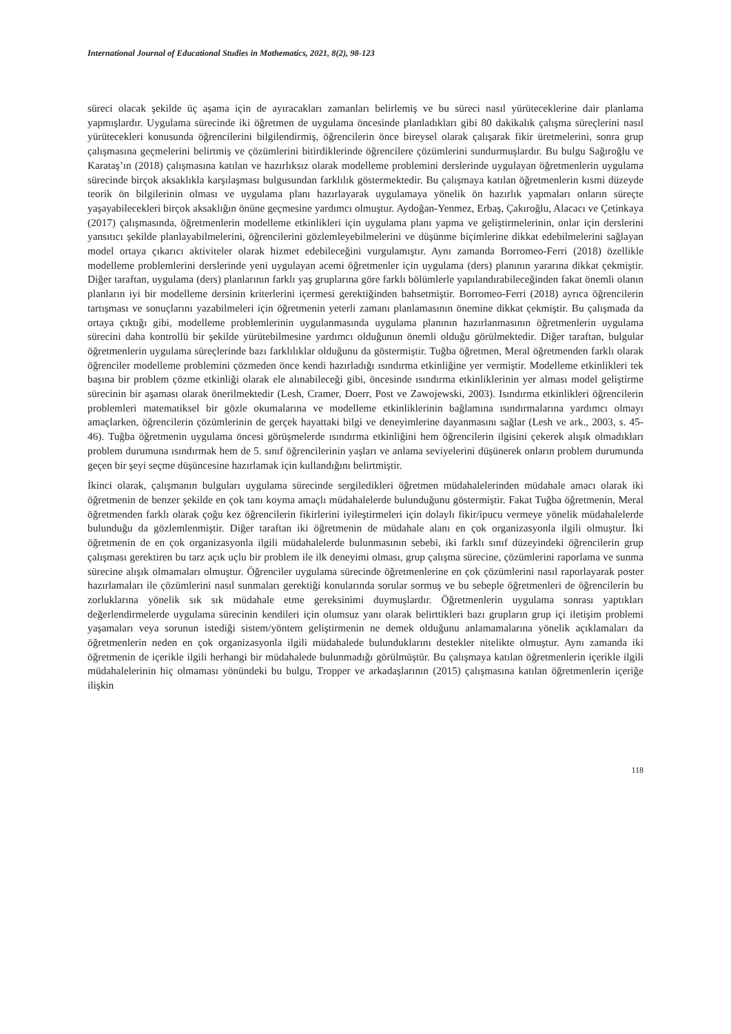International Journal of Educational Studies in Mathematics, 2021, 8(2), 98-123
süreci olacak şekilde üç aşama için de ayıracakları zamanları belirlemiş ve bu süreci nasıl yürüteceklerine dair planlama yapmışlardır. Uygulama sürecinde iki öğretmen de uygulama öncesinde planladıkları gibi 80 dakikalık çalışma süreçlerini nasıl yürütecekleri konusunda öğrencilerini bilgilendirmiş, öğrencilerin önce bireysel olarak çalışarak fikir üretmelerini, sonra grup çalışmasına geçmelerini belirtmiş ve çözümlerini bitirdiklerinde öğrencilere çözümlerini sundurmuşlardır. Bu bulgu Sağıroğlu ve Karataş’ın (2018) çalışmasına katılan ve hazırlıksız olarak modelleme problemini derslerinde uygulayan öğretmenlerin uygulama sürecinde birçok aksaklıkla karşılaşması bulgusundan farklılık göstermektedir. Bu çalışmaya katılan öğretmenlerin kısmi düzeyde teorik ön bilgilerinin olması ve uygulama planı hazırlayarak uygulamaya yönelik ön hazırlık yapmaları onların süreçte yaşayabilecekleri birçok aksaklığın önüne geçmesine yardımcı olmuştur. Aydoğan-Yenmez, Erbaş, Çakıroğlu, Alacacı ve Çetinkaya (2017) çalışmasında, öğretmenlerin modelleme etkinlikleri için uygulama planı yapma ve geliştirmelerinin, onlar için derslerini yansıtıcı şekilde planlayabilmelerini, öğrencilerini gözlemleyebilmelerini ve düşünme biçimlerine dikkat edebilmelerini sağlayan model ortaya çıkarıcı aktiviteler olarak hizmet edebileceğini vurgulamıştır. Aynı zamanda Borromeo-Ferri (2018) özellikle modelleme problemlerini derslerinde yeni uygulayan acemi öğretmenler için uygulama (ders) planının yararına dikkat çekmiştir. Diğer taraftan, uygulama (ders) planlarının farklı yaş gruplarına göre farklı bölümlerle yapılandırabileceğinden fakat önemli olanın planların iyi bir modelleme dersinin kriterlerini içermesi gerektiğinden bahsetmiştir. Borromeo-Ferri (2018) ayrıca öğrencilerin tartışması ve sonuçlarını yazabilmeleri için öğretmenin yeterli zamanı planlamasının önemine dikkat çekmiştir. Bu çalışmada da ortaya çıktığı gibi, modelleme problemlerinin uygulanmasında uygulama planının hazırlanmasının öğretmenlerin uygulama sürecini daha kontrollü bir şekilde yürütebilmesine yardımcı olduğunun önemli olduğu görülmektedir. Diğer taraftan, bulgular öğretmenlerin uygulama süreçlerinde bazı farklılıklar olduğunu da göstermiştir. Tuğba öğretmen, Meral öğretmenden farklı olarak öğrenciler modelleme problemini çözmeden önce kendi hazırladığı ısındırma etkinliğine yer vermiştir. Modelleme etkinlikleri tek başına bir problem çözme etkinliği olarak ele alınabileceği gibi, öncesinde ısındırma etkinliklerinin yer alması model geliştirme sürecinin bir aşaması olarak önerilmektedir (Lesh, Cramer, Doerr, Post ve Zawojewski, 2003). Isındırma etkinlikleri öğrencilerin problemleri matematiksel bir gözle okumalarına ve modelleme etkinliklerinin bağlamına ısındırmalarına yardımcı olmayı amaçlarken, öğrencilerin çözümlerinin de gerçek hayattaki bilgi ve deneyimlerine dayanmasını sağlar (Lesh ve ark., 2003, s. 45-46). Tuğba öğretmenin uygulama öncesi görüşmelerde ısındırma etkinliğini hem öğrencilerin ilgisini çekerek alışık olmadıkları problem durumuna ısındırmak hem de 5. sınıf öğrencilerinin yaşları ve anlama seviyelerini düşünerek onların problem durumunda geçen bir şeyi seçme düşüncesine hazırlamak için kullandığını belirtmiştir.
İkinci olarak, çalışmanın bulguları uygulama sürecinde sergiledikleri öğretmen müdahalelerinden müdahale amacı olarak iki öğretmenin de benzer şekilde en çok tanı koyma amaçlı müdahalelerde bulunduğunu göstermiştir. Fakat Tuğba öğretmenin, Meral öğretmenden farklı olarak çoğu kez öğrencilerin fikirlerini iyileştirmeleri için dolaylı fikir/ipucu vermeye yönelik müdahalelerde bulunduğu da gözlemlenmiştir. Diğer taraftan iki öğretmenin de müdahale alanı en çok organizasyonla ilgili olmuştur. İki öğretmenin de en çok organizasyonla ilgili müdahalelerde bulunmasının sebebi, iki farklı sınıf düzeyindeki öğrencilerin grup çalışması gerektiren bu tarz açık uçlu bir problem ile ilk deneyimi olması, grup çalışma sürecine, çözümlerini raporlama ve sunma sürecine alışık olmamaları olmuştur. Öğrenciler uygulama sürecinde öğretmenlerine en çok çözümlerini nasıl raporlayarak poster hazırlamaları ile çözümlerini nasıl sunmaları gerektiği konularında sorular sormuş ve bu sebeple öğretmenleri de öğrencilerin bu zorluklarına yönelik sık sık müdahale etme gereksinimi duymuşlardır. Öğretmenlerin uygulama sonrası yaptıkları değerlendirmelerde uygulama sürecinin kendileri için olumsuz yanı olarak belirttikleri bazı grupların grup içi iletişim problemi yaşamaları veya sorunun istediği sistem/yöntem geliştirmenin ne demek olduğunu anlamamalarına yönelik açıklamaları da öğretmenlerin neden en çok organizasyonla ilgili müdahalede bulunduklarını destekler nitelikte olmuştur. Aynı zamanda iki öğretmenin de içerikle ilgili herhangi bir müdahalede bulunmadığı görülmüştür. Bu çalışmaya katılan öğretmenlerin içerikle ilgili müdahalelerinin hiç olmaması yönündeki bu bulgu, Tropper ve arkadaşlarının (2015) çalışmasına katılan öğretmenlerin içeriğe ilişkin
118